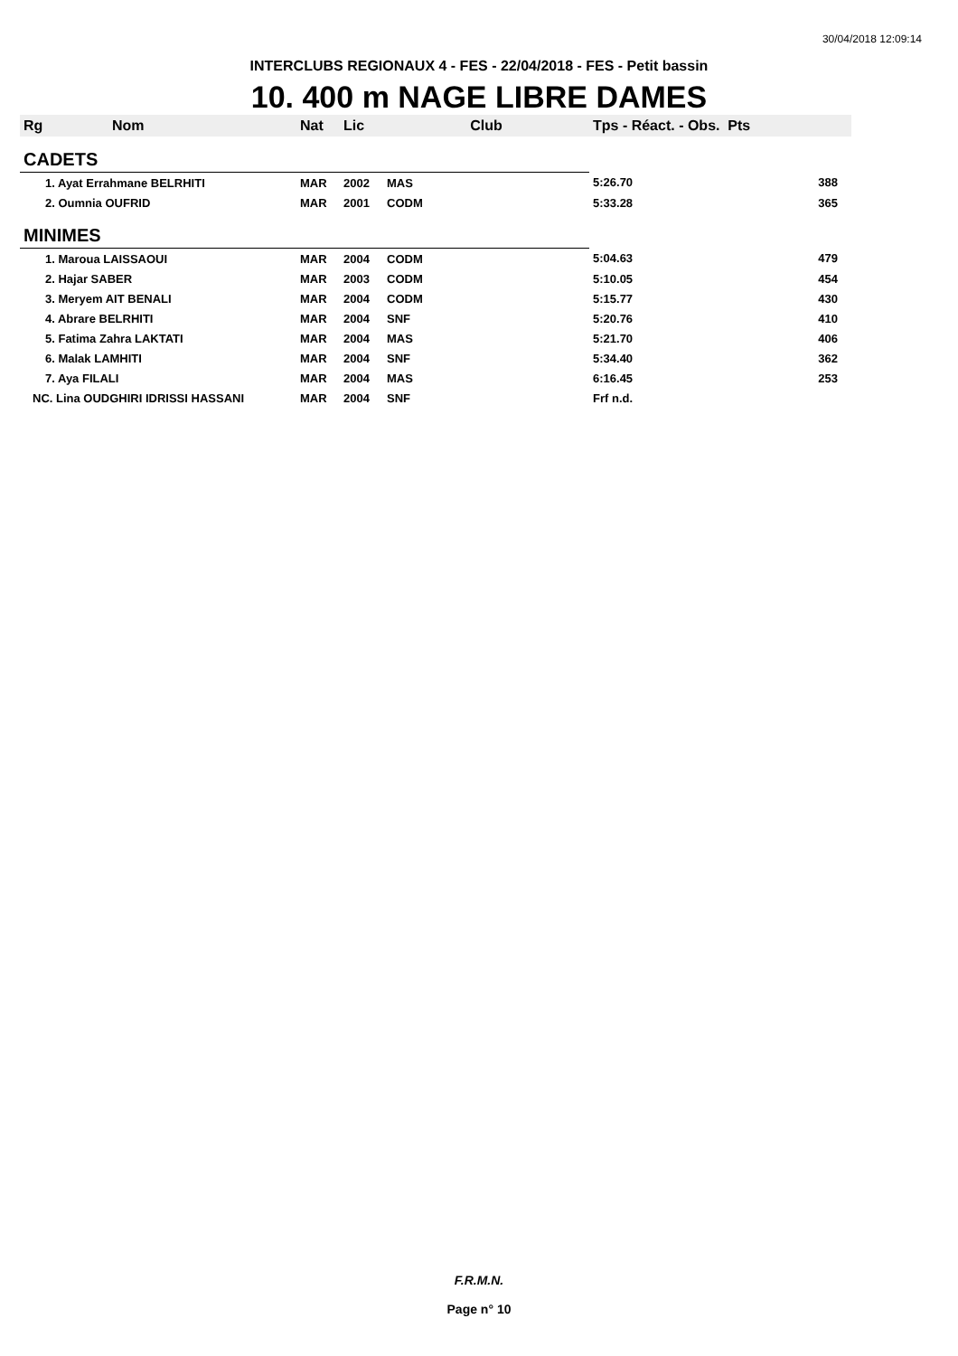30/04/2018 12:09:14
INTERCLUBS REGIONAUX 4 - FES - 22/04/2018 - FES - Petit bassin
10. 400 m NAGE LIBRE DAMES
| Rg | Nom | Nat | Lic | Club | Tps - Réact. - Obs. Pts | |
| --- | --- | --- | --- | --- | --- | --- |
| CADETS | | | | | | |
| 1. Ayat Errahmane BELRHITI | | MAR | 2002 | MAS | 5:26.70 | 388 |
| 2. Oumnia OUFRID | | MAR | 2001 | CODM | 5:33.28 | 365 |
| MINIMES | | | | | | |
| 1. Maroua LAISSAOUI | | MAR | 2004 | CODM | 5:04.63 | 479 |
| 2. Hajar SABER | | MAR | 2003 | CODM | 5:10.05 | 454 |
| 3. Meryem AIT BENALI | | MAR | 2004 | CODM | 5:15.77 | 430 |
| 4. Abrare BELRHITI | | MAR | 2004 | SNF | 5:20.76 | 410 |
| 5. Fatima Zahra LAKTATI | | MAR | 2004 | MAS | 5:21.70 | 406 |
| 6. Malak LAMHITI | | MAR | 2004 | SNF | 5:34.40 | 362 |
| 7. Aya FILALI | | MAR | 2004 | MAS | 6:16.45 | 253 |
| NC. Lina OUDGHIRI IDRISSI HASSANI | | MAR | 2004 | SNF | Frf n.d. | |
F.R.M.N.
Page n° 10